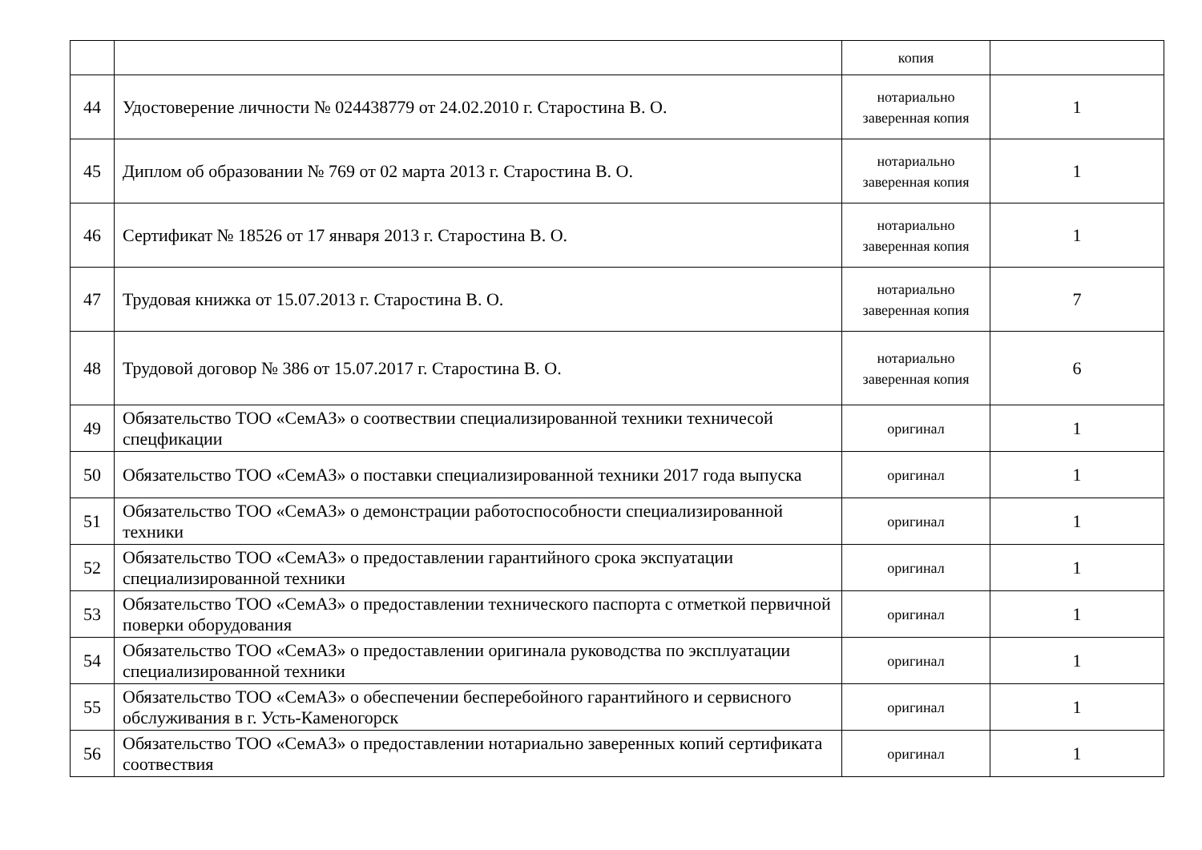| | | копия | |
| 44 | Удостоверение личности № 024438779 от 24.02.2010 г. Старостина В. О. | нотариально заверенная копия | 1 |
| 45 | Диплом об образовании № 769 от 02 марта 2013 г. Старостина В. О. | нотариально заверенная копия | 1 |
| 46 | Сертификат № 18526 от 17 января 2013 г. Старостина В. О. | нотариально заверенная копия | 1 |
| 47 | Трудовая книжка от 15.07.2013 г. Старостина В. О. | нотариально заверенная копия | 7 |
| 48 | Трудовой договор № 386 от 15.07.2017 г. Старостина В. О. | нотариально заверенная копия | 6 |
| 49 | Обязательство ТОО «СемАЗ» о соотвествии специализированной техники техничесой спецфикации | оригинал | 1 |
| 50 | Обязательство ТОО «СемАЗ» о поставки специализированной техники 2017 года выпуска | оригинал | 1 |
| 51 | Обязательство ТОО «СемАЗ» о демонстрации работоспособности специализированной техники | оригинал | 1 |
| 52 | Обязательство ТОО «СемАЗ» о предоставлении гарантийного срока экспуатации специализированной техники | оригинал | 1 |
| 53 | Обязательство ТОО «СемАЗ» о предоставлении технического паспорта с отметкой первичной поверки оборудования | оригинал | 1 |
| 54 | Обязательство ТОО «СемАЗ» о предоставлении оригинала руководства по эксплуатации специализированной техники | оригинал | 1 |
| 55 | Обязательство ТОО «СемАЗ» о обеспечении бесперебойного гарантийного и сервисного обслуживания в г. Усть-Каменогорск | оригинал | 1 |
| 56 | Обязательство ТОО «СемАЗ» о предоставлении нотариально заверенных копий сертификата соотвествия | оригинал | 1 |